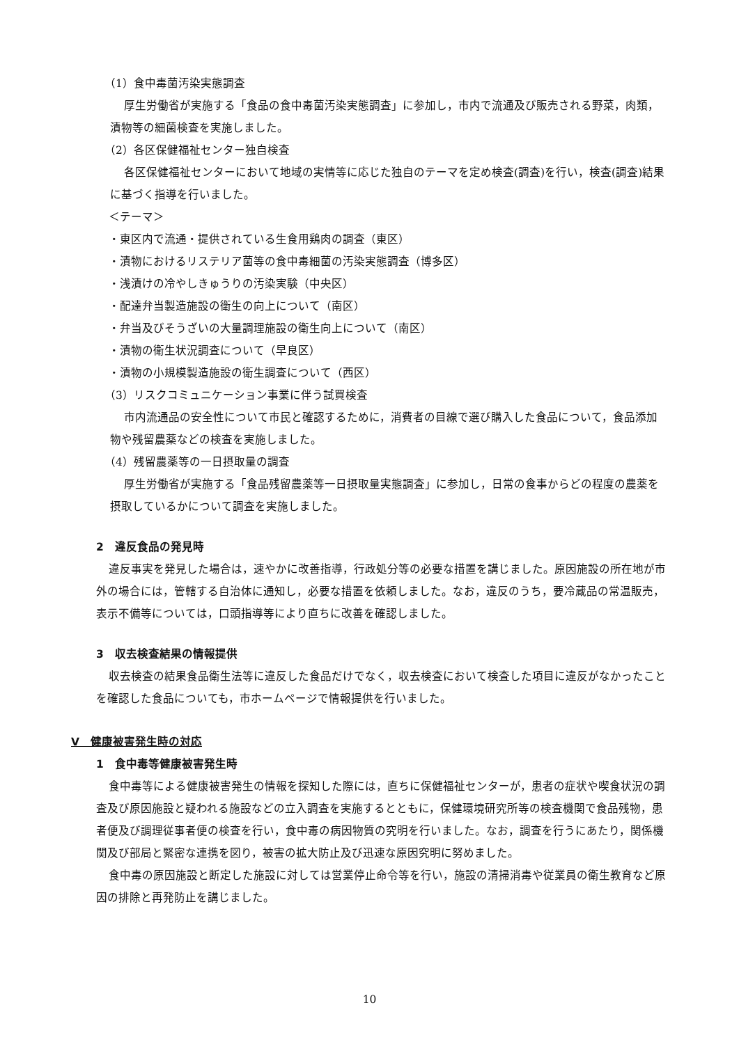（1）食中毒菌汚染実態調査
厚生労働省が実施する「食品の食中毒菌汚染実態調査」に参加し，市内で流通及び販売される野菜，肉類，漬物等の細菌検査を実施しました。
（2）各区保健福祉センター独自検査
各区保健福祉センターにおいて地域の実情等に応じた独自のテーマを定め検査(調査)を行い，検査(調査)結果に基づく指導を行いました。
＜テーマ＞
・東区内で流通・提供されている生食用鶏肉の調査（東区）
・漬物におけるリステリア菌等の食中毒細菌の汚染実態調査（博多区）
・浅漬けの冷やしきゅうりの汚染実験（中央区）
・配達弁当製造施設の衛生の向上について（南区）
・弁当及びそうざいの大量調理施設の衛生向上について（南区）
・漬物の衛生状況調査について（早良区）
・漬物の小規模製造施設の衛生調査について（西区）
（3）リスクコミュニケーション事業に伴う試買検査
市内流通品の安全性について市民と確認するために，消費者の目線で選び購入した食品について，食品添加物や残留農薬などの検査を実施しました。
（4）残留農薬等の一日摂取量の調査
厚生労働省が実施する「食品残留農薬等一日摂取量実態調査」に参加し，日常の食事からどの程度の農薬を摂取しているかについて調査を実施しました。
2　違反食品の発見時
違反事実を発見した場合は，速やかに改善指導，行政処分等の必要な措置を講じました。原因施設の所在地が市外の場合には，管轄する自治体に通知し，必要な措置を依頼しました。なお，違反のうち，要冷蔵品の常温販売，表示不備等については，口頭指導等により直ちに改善を確認しました。
3　収去検査結果の情報提供
収去検査の結果食品衛生法等に違反した食品だけでなく，収去検査において検査した項目に違反がなかったことを確認した食品についても，市ホームページで情報提供を行いました。
Ⅴ　健康被害発生時の対応
1　食中毒等健康被害発生時
食中毒等による健康被害発生の情報を探知した際には，直ちに保健福祉センターが，患者の症状や喫食状況の調査及び原因施設と疑われる施設などの立入調査を実施するとともに，保健環境研究所等の検査機関で食品残物，患者便及び調理従事者便の検査を行い，食中毒の病因物質の究明を行いました。なお，調査を行うにあたり，関係機関及び部局と緊密な連携を図り，被害の拡大防止及び迅速な原因究明に努めました。
食中毒の原因施設と断定した施設に対しては営業停止命令等を行い，施設の清掃消毒や従業員の衛生教育など原因の排除と再発防止を講じました。
10